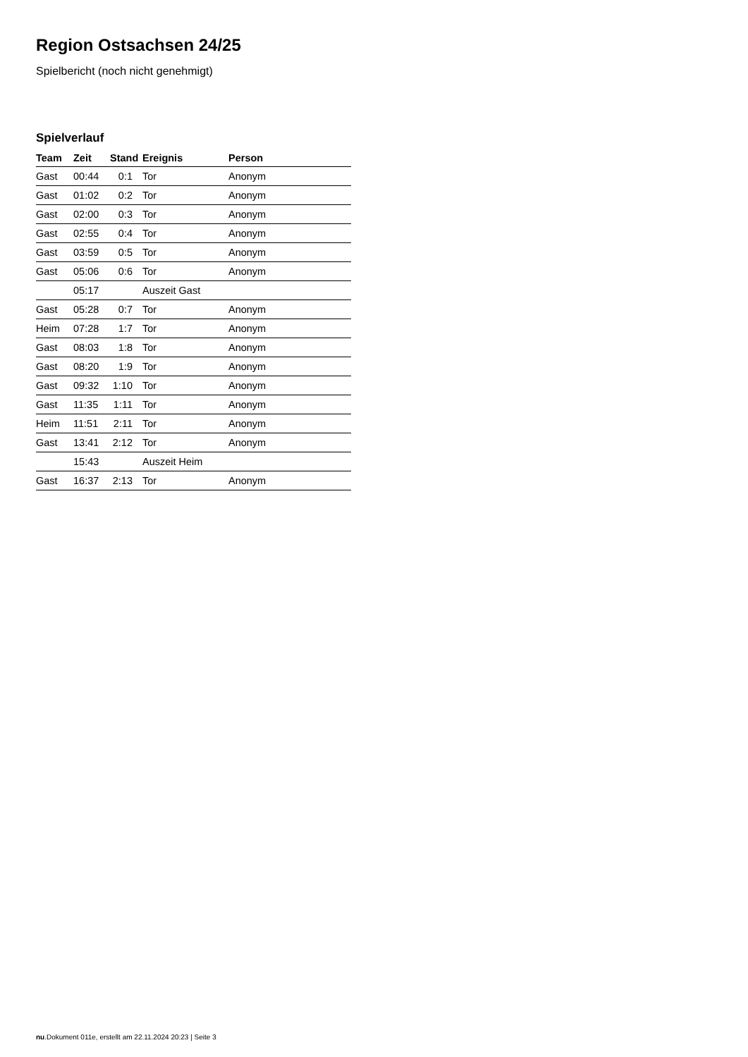Region Ostsachsen 24/25
Spielbericht (noch nicht genehmigt)
Spielverlauf
| Team | Zeit | Stand | Ereignis | Person |
| --- | --- | --- | --- | --- |
| Gast | 00:44 | 0:1 | Tor | Anonym |
| Gast | 01:02 | 0:2 | Tor | Anonym |
| Gast | 02:00 | 0:3 | Tor | Anonym |
| Gast | 02:55 | 0:4 | Tor | Anonym |
| Gast | 03:59 | 0:5 | Tor | Anonym |
| Gast | 05:06 | 0:6 | Tor | Anonym |
| | 05:17 | | Auszeit Gast | |
| Gast | 05:28 | 0:7 | Tor | Anonym |
| Heim | 07:28 | 1:7 | Tor | Anonym |
| Gast | 08:03 | 1:8 | Tor | Anonym |
| Gast | 08:20 | 1:9 | Tor | Anonym |
| Gast | 09:32 | 1:10 | Tor | Anonym |
| Gast | 11:35 | 1:11 | Tor | Anonym |
| Heim | 11:51 | 2:11 | Tor | Anonym |
| Gast | 13:41 | 2:12 | Tor | Anonym |
| | 15:43 | | Auszeit Heim | |
| Gast | 16:37 | 2:13 | Tor | Anonym |
nu.Dokument 011e, erstellt am 22.11.2024 20:23 | Seite 3